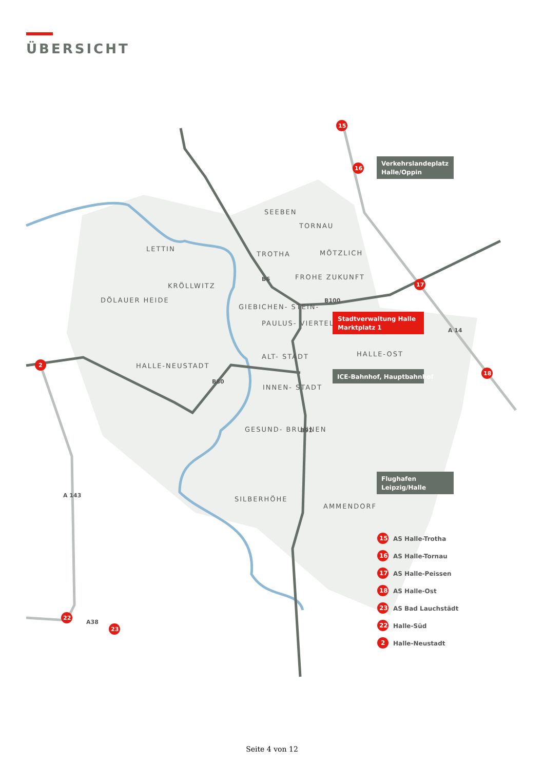ÜBERSICHT
SEEBEN
TORNAU
LETTIN
TROTHA
MÖTZLICH
FROHE ZUKUNFT
KRÖLLWITZ
DÖLAUER HEIDE
GIEBICHEN- STEIN-
PAULUS- VIERTEL
ALT- STADT
HALLE-OST
HALLE-NEUSTADT
INNEN- STADT
GESUND- BRUNNEN
SILBERHÖHE
AMMENDORF
Verkehrslandeplatz
Halle/Oppin
Stadtverwaltung Halle
Marktplatz 1
ICE-Bahnhof, Hauptbahnhof
Flughafen
Leipzig/Halle
B6
B100
B80
B91
A 14
A 143
A38
15
16
17
18
2
22
23
15
16
17
18
23
22
2
AS Halle-Trotha
AS Halle-Tornau
AS Halle-Peissen
AS Halle-Ost
AS Bad Lauchstädt
Halle-Süd
Halle-Neustadt
Seite 4 von 12